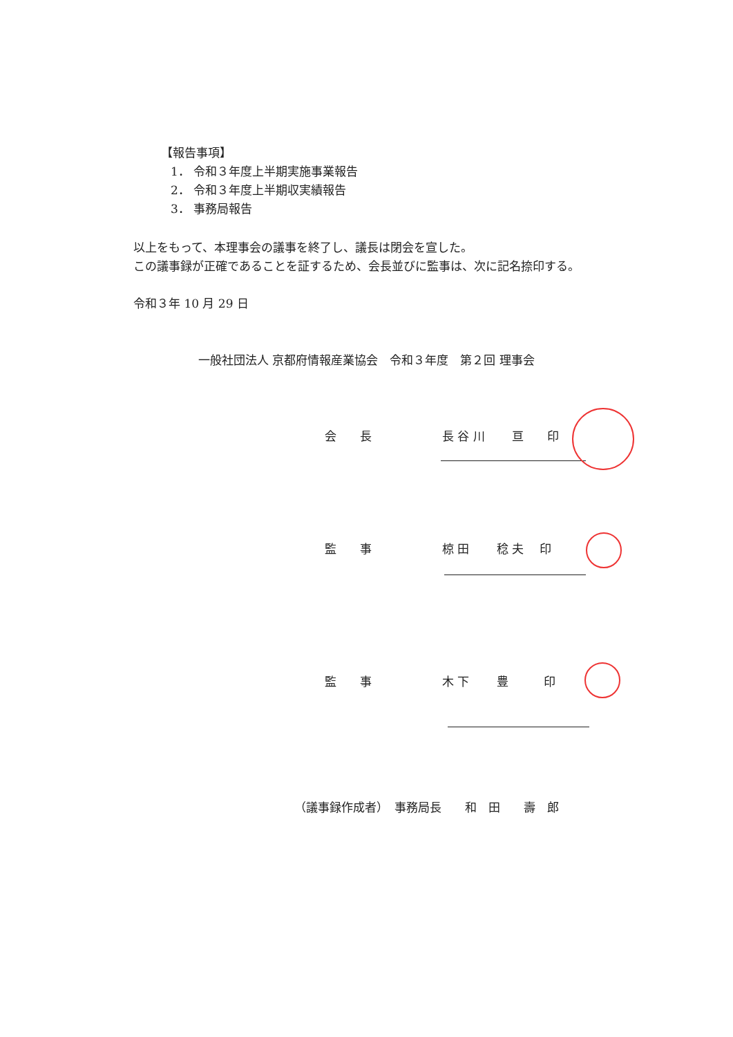【報告事項】
1． 令和３年度上半期実施事業報告
2． 令和３年度上半期収実績報告
3． 事務局報告
以上をもって、本理事会の議事を終了し、議長は閉会を宣した。
この議事録が正確であることを証するため、会長並びに監事は、次に記名捺印する。
令和３年 10 月 29 日
一般社団法人 京都府情報産業協会　令和３年度　第２回 理事会
会　　長 長 谷 川　　 亘　　印
監　　事 椋 田　　 稔 夫　 印
監　　事 木 下　　 豊　　　印
（議事録作成者）　事務局長　　和　田　　壽　郎